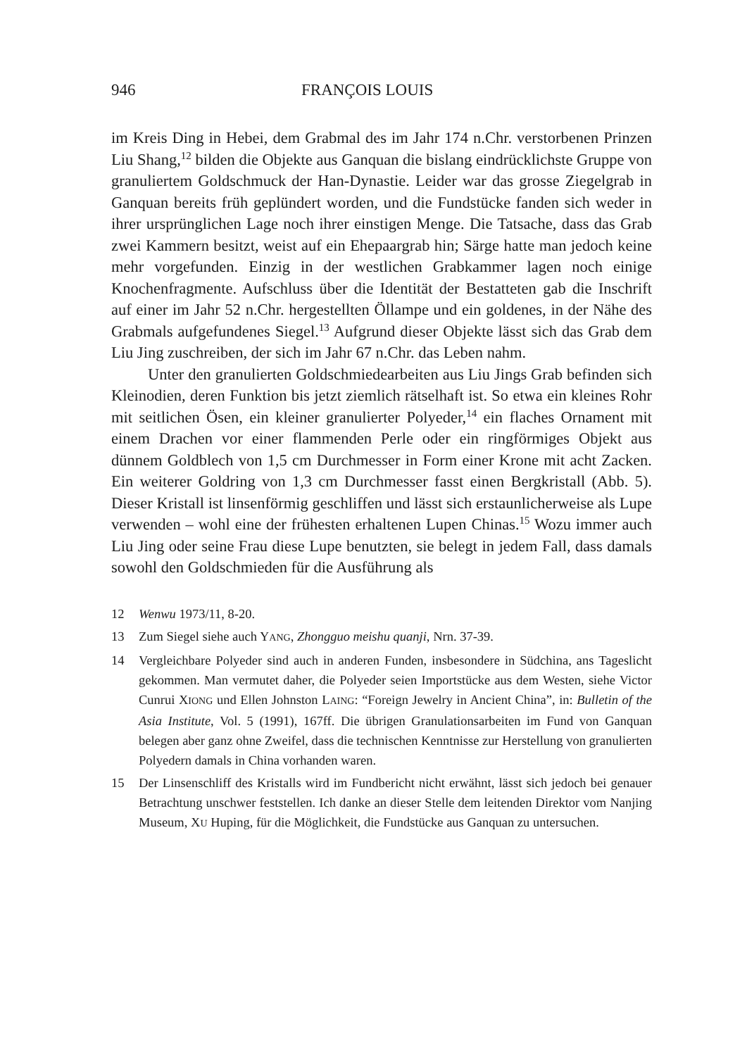946 FRANÇOIS LOUIS
im Kreis Ding in Hebei, dem Grabmal des im Jahr 174 n.Chr. verstorbenen Prinzen Liu Shang,<sup>12</sup> bilden die Objekte aus Ganquan die bislang eindrücklichste Gruppe von granuliertem Goldschmuck der Han-Dynastie. Leider war das grosse Ziegelgrab in Ganquan bereits früh geplündert worden, und die Fundstücke fanden sich weder in ihrer ursprünglichen Lage noch ihrer einstigen Menge. Die Tatsache, dass das Grab zwei Kammern besitzt, weist auf ein Ehepaargrab hin; Särge hatte man jedoch keine mehr vorgefunden. Einzig in der westlichen Grabkammer lagen noch einige Knochenfragmente. Aufschluss über die Identität der Bestatteten gab die Inschrift auf einer im Jahr 52 n.Chr. hergestellten Öllampe und ein goldenes, in der Nähe des Grabmals aufgefundenes Siegel.<sup>13</sup> Aufgrund dieser Objekte lässt sich das Grab dem Liu Jing zuschreiben, der sich im Jahr 67 n.Chr. das Leben nahm.
Unter den granulierten Goldschmiedearbeiten aus Liu Jings Grab befinden sich Kleinodien, deren Funktion bis jetzt ziemlich rätselhaft ist. So etwa ein kleines Rohr mit seitlichen Ösen, ein kleiner granulierter Polyeder,<sup>14</sup> ein flaches Ornament mit einem Drachen vor einer flammenden Perle oder ein ringförmiges Objekt aus dünnem Goldblech von 1,5 cm Durchmesser in Form einer Krone mit acht Zacken. Ein weiterer Goldring von 1,3 cm Durchmesser fasst einen Bergkristall (Abb. 5). Dieser Kristall ist linsenförmig geschliffen und lässt sich erstaunlicherweise als Lupe verwenden – wohl eine der frühesten erhaltenen Lupen Chinas.<sup>15</sup> Wozu immer auch Liu Jing oder seine Frau diese Lupe benutzten, sie belegt in jedem Fall, dass damals sowohl den Goldschmieden für die Ausführung als
12 Wenwu 1973/11, 8-20.
13 Zum Siegel siehe auch YANG, Zhongguo meishu quanji, Nrn. 37-39.
14 Vergleichbare Polyeder sind auch in anderen Funden, insbesondere in Südchina, ans Tageslicht gekommen. Man vermutet daher, die Polyeder seien Importstücke aus dem Westen, siehe Victor Cunrui XIONG und Ellen Johnston LAING: “Foreign Jewelry in Ancient China”, in: Bulletin of the Asia Institute, Vol. 5 (1991), 167ff. Die übrigen Granulationsarbeiten im Fund von Ganquan belegen aber ganz ohne Zweifel, dass die technischen Kenntnisse zur Herstellung von granulierten Polyedern damals in China vorhanden waren.
15 Der Linsenschliff des Kristalls wird im Fundbericht nicht erwähnt, lässt sich jedoch bei genauer Betrachtung unschwer feststellen. Ich danke an dieser Stelle dem leitenden Direktor vom Nanjing Museum, XU Huping, für die Möglichkeit, die Fundstücke aus Ganquan zu untersuchen.